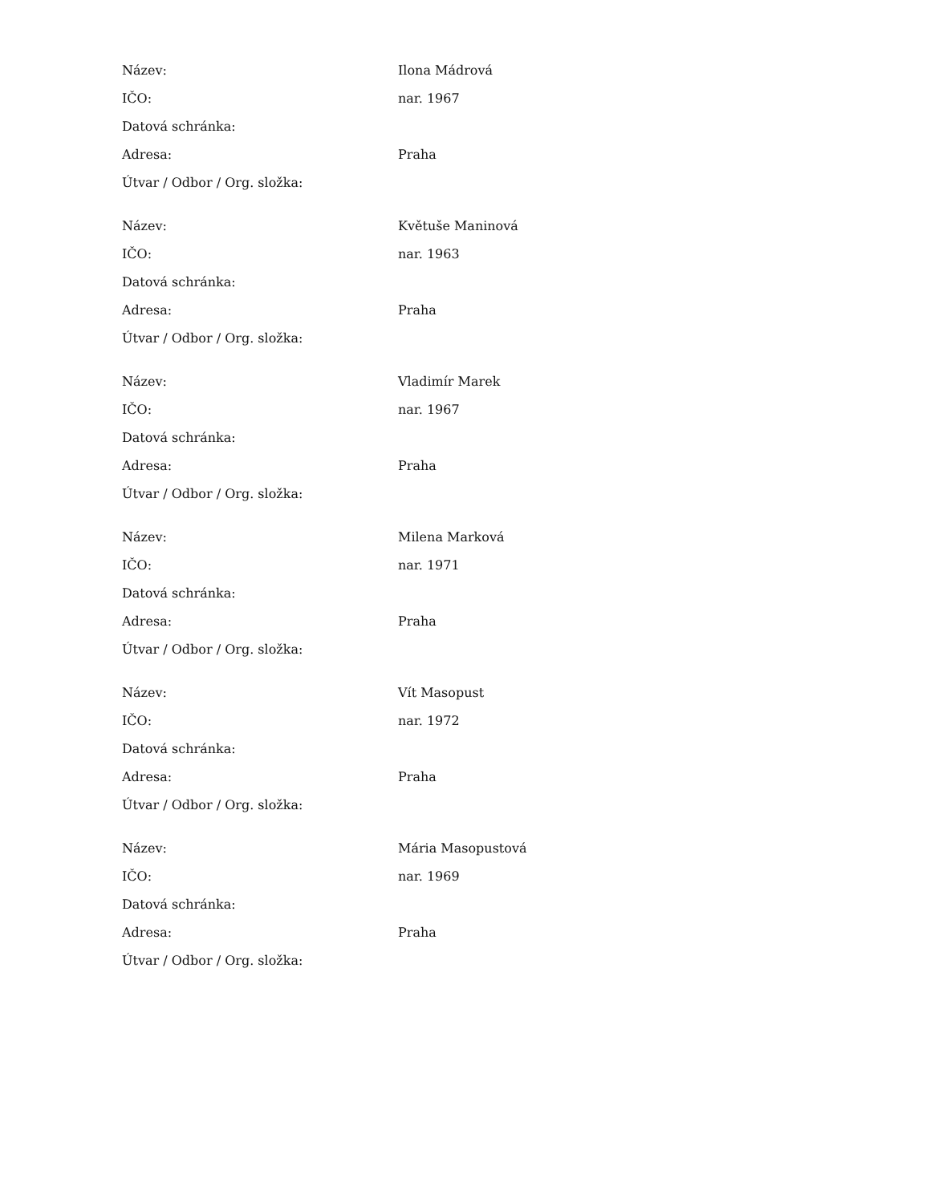| Název: | Ilona Mádrová |
| IČO: | nar. 1967 |
| Datová schránka: | |
| Adresa: | Praha |
| Útvar / Odbor / Org. složka: | |
| Název: | Květuše Maninová |
| IČO: | nar. 1963 |
| Datová schránka: | |
| Adresa: | Praha |
| Útvar / Odbor / Org. složka: | |
| Název: | Vladimír Marek |
| IČO: | nar. 1967 |
| Datová schránka: | |
| Adresa: | Praha |
| Útvar / Odbor / Org. složka: | |
| Název: | Milena Marková |
| IČO: | nar. 1971 |
| Datová schránka: | |
| Adresa: | Praha |
| Útvar / Odbor / Org. složka: | |
| Název: | Vít Masopust |
| IČO: | nar. 1972 |
| Datová schránka: | |
| Adresa: | Praha |
| Útvar / Odbor / Org. složka: | |
| Název: | Mária Masopustová |
| IČO: | nar. 1969 |
| Datová schránka: | |
| Adresa: | Praha |
| Útvar / Odbor / Org. složka: | |